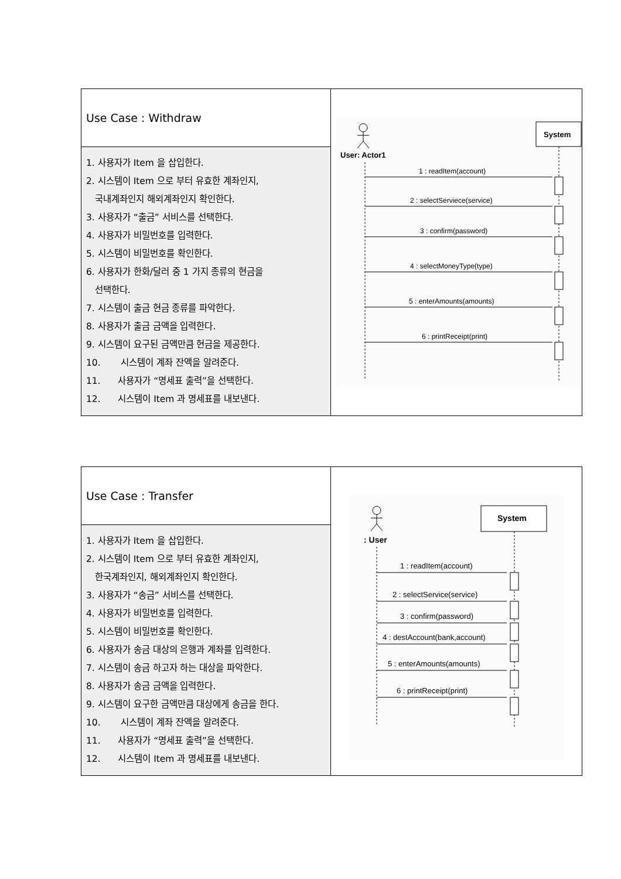| Use Case : Withdraw | User: Actor1 System 1 : readItem(account) 2 : selectServiece(service) 3 : confirm(password) 4 : selectMoneyType(type) 5 : enterAmounts(amounts) 6 : printReceipt(print) |
| 1. 사용자가 Item 을 삽입한다. 2. 시스템이 Item 으로 부터 유효한 계좌인지, 국내계좌인지 해외계좌인지 확인한다. 3. 사용자가 “출금” 서비스를 선택한다. 4. 사용자가 비밀번호를 입력한다. 5. 시스템이 비밀번호를 확인한다. 6. 사용자가 한화/달러 중 1 가지 종류의 현금을 선택한다. 7. 시스템이 출금 현금 종류를 파악한다. 8. 사용자가 출금 금액을 입력한다. 9. 시스템이 요구된 금액만큼 현금을 제공한다. 10. 시스템이 계좌 잔액을 알려준다. 11. 사용자가 “명세표 출력”을 선택한다. 12. 시스템이 Item 과 명세표를 내보낸다. | |
| Use Case : Transfer | : User System 1 : readItem(account) 2 : selectService(service) 3 : confirm(password) 4 : destAccount(bank,account) 5 : enterAmounts(amounts) 6 : printReceipt(print) |
| 1. 사용자가 Item 을 삽입한다. 2. 시스템이 Item 으로 부터 유효한 계좌인지, 한국계좌인지, 해외계좌인지 확인한다. 3. 사용자가 “송금” 서비스를 선택한다. 4. 사용자가 비밀번호를 입력한다. 5. 시스템이 비밀번호를 확인한다. 6. 사용자가 송금 대상의 은행과 계좌를 입력한다. 7. 시스템이 송금 하고자 하는 대상을 파악한다. 8. 사용자가 송금 금액을 입력한다. 9. 시스템이 요구한 금액만큼 대상에게 송금을 한다. 10. 시스템이 계좌 잔액을 알려준다. 11. 사용자가 “명세표 출력”을 선택한다. 12. 시스템이 Item 과 명세표를 내보낸다. | |